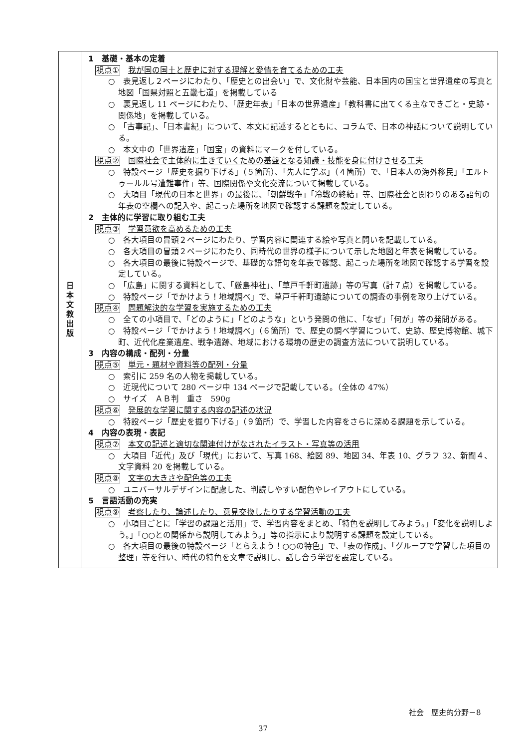| 日 本 文 教 出 版 | 1 基礎・基本の定着 視点① 我が国の国土と歴史に対する理解と愛情を育てるための工夫 ○ 表見返し２ページにわたり、「歴史との出会い」で、文化財や芸能、日本国内の国宝と世界遺産の写真と地図「国県対照と五畿七道」を掲載している ○ 裏見返し 11 ページにわたり、「歴史年表」「日本の世界遺産」「教科書に出てくる主なできごと・史跡・関係地」を掲載している。 ○ 「古事記」、「日本書紀」について、本文に記述するとともに、コラムで、日本の神話について説明している。 ○ 本文中の「世界遺産」「国宝」の資料にマークを付している。 視点② 国際社会で主体的に生きていくための基盤となる知識・技能を身に付けさせる工夫 ○ 特設ページ「歴史を掘り下げる」（５箇所）、「先人に学ぶ」（４箇所）で、「日本人の海外移民」「エルトゥールル号遭難事件」等、国際関係や文化交流について掲載している。 ○ 大項目「現代の日本と世界」の最後に、「朝鮮戦争」「冷戦の終結」等、国際社会と関わりのある語句の年表の空欄への記入や、起こった場所を地図で確認する課題を設定している。 2 主体的に学習に取り組む工夫 視点③ 学習意欲を高めるための工夫 ○ 各大項目の冒頭２ページにわたり、学習内容に関連する絵や写真と問いを記載している。 ○ 各大項目の冒頭２ページにわたり、同時代の世界の様子について示した地図と年表を掲載している。 ○ 各大項目の最後に特設ページで、基礎的な語句を年表で確認、起こった場所を地図で確認する学習を設定している。 ○ 「広島」に関する資料として、「厳島神社」、「草戸千軒町遺跡」等の写真（計７点）を掲載している。 ○ 特設ページ「でかけよう！地域調べ」で、草戸千軒町遺跡についての調査の事例を取り上げている。 視点④ 問題解決的な学習を実施するための工夫 ○ 全ての小項目で、「どのように」「どのような」という発問の他に、「なぜ」「何が」等の発問がある。 ○ 特設ページ「でかけよう！地域調べ」（６箇所）で、歴史の調べ学習について、史跡、歴史博物館、城下町、近代化産業遺産、戦争遺跡、地域における環境の歴史の調査方法について説明している。 3 内容の構成・配列・分量 視点⑤ 単元・題材や資料等の配列・分量 ○ 索引に 259 名の人物を掲載している。 ○ 近現代について 280 ページ中 134 ページで記載している。（全体の 47%） ○ サイズ ＡＢ判 重さ 590g 視点⑥ 発展的な学習に関する内容の記述の状況 ○ 特設ページ「歴史を掘り下げる」（９箇所）で、学習した内容をさらに深める課題を示している。 4 内容の表現・表記 視点⑦ 本文の記述と適切な関連付けがなされたイラスト・写真等の活用 ○ 大項目「近代」及び「現代」において、写真 168、絵図 89、地図 34、年表 10、グラフ 32、新聞４、文字資料 20 を掲載している。 視点⑧ 文字の大きさや配色等の工夫 ○ ユニバーサルデザインに配慮した、判読しやすい配色やレイアウトにしている。 5 言語活動の充実 視点⑨ 考察したり、論述したり、意見交換したりする学習活動の工夫 ○ 小項目ごとに「学習の課題と活用」で、学習内容をまとめ、「特色を説明してみよう。」「変化を説明しよう。」「○○との関係から説明してみよう。」等の指示により説明する課題を設定している。 ○ 各大項目の最後の特設ページ「とらえよう！○○の特色」で、「表の作成」、「グループで学習した項目の整理」等を行い、時代の特色を文章で説明し、話し合う学習を設定している。 |
社会　歴史的分野－8
37